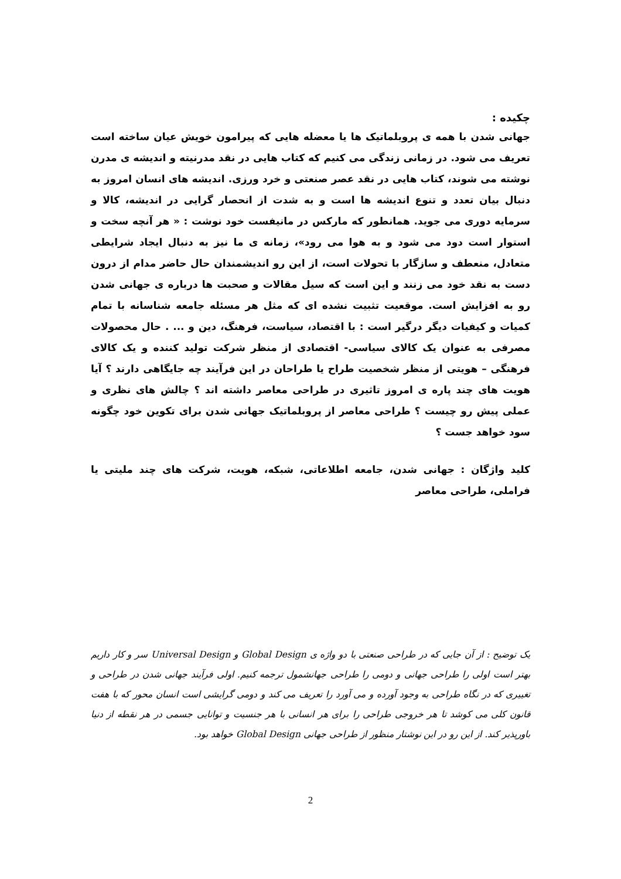چکیده :
جهانی شدن با همه ی پروبلماتیک ها یا معضله هایی که پیرامون خویش عیان ساخته است تعریف می شود. در زمانی زندگی می کنیم که کتاب هایی در نقد مدرنیته و اندیشه ی مدرن نوشته می شوند، کتاب هایی در نقد عصر صنعتی و خرد ورزی. اندیشه های انسان امروز به دنبال بیان تعدد و تنوع اندیشه ها است و به شدت از انحصار گرایی در اندیشه، کالا و سرمایه دوری می جوید. همانطور که مارکس در مانیفست خود نوشت : « هر آنچه سخت و استوار است دود می شود و به هوا می رود»، زمانه ی ما نیز به دنبال ایجاد شرایطی متعادل، منعطف و سازگار با تحولات است، از این رو اندیشمندان حال حاضر مدام از درون دست به نقد خود می زنند و این است که سیل مقالات و صحبت ها درباره ی جهانی شدن رو به افزایش است. موقعیت تثبیت نشده ای که مثل هر مسئله جامعه شناسانه با تمام کمیات و کیفیات دیگر درگیر است : با اقتصاد، سیاست، فرهنگ، دین و ... . حال محصولات مصرفی به عنوان یک کالای سیاسی- اقتصادی از منظر شرکت تولید کننده و یک کالای فرهنگی – هویتی از منظر شخصیت طراح یا طراحان در این فرآیند چه جایگاهی دارند ؟ آیا هویت های چند پاره ی امروز تاثیری در طراحی معاصر داشته اند ؟ چالش های نظری و عملی پیش رو چیست ؟ طراحی معاصر از پروبلماتیک جهانی شدن برای تکوین خود چگونه سود خواهد جست ؟
کلید واژگان : جهانی شدن، جامعه اطلاعاتی، شبکه، هویت، شرکت های چند ملیتی یا فراملی، طراحی معاصر
یک توضیح : از آن جایی که در طراحی صنعتی با دو واژه ی Global Design و Universal Design سر و کار داریم بهتر است اولی را طراحی جهانی و دومی را طراحی جهانشمول ترجمه کنیم. اولی فرآیند جهانی شدن در طراحی و تغییری که در نگاه طراحی به وجود آورده و می آورد را تعریف می کند و دومی گرایشی است انسان محور که با هفت قانون کلی می کوشد تا هر خروجی طراحی را برای هر انسانی با هر جنسیت و توانایی جسمی در هر نقطه از دنیا باورپذیر کند. از این رو در این نوشتار منظور از طراحی جهانی Global Design خواهد بود.
2